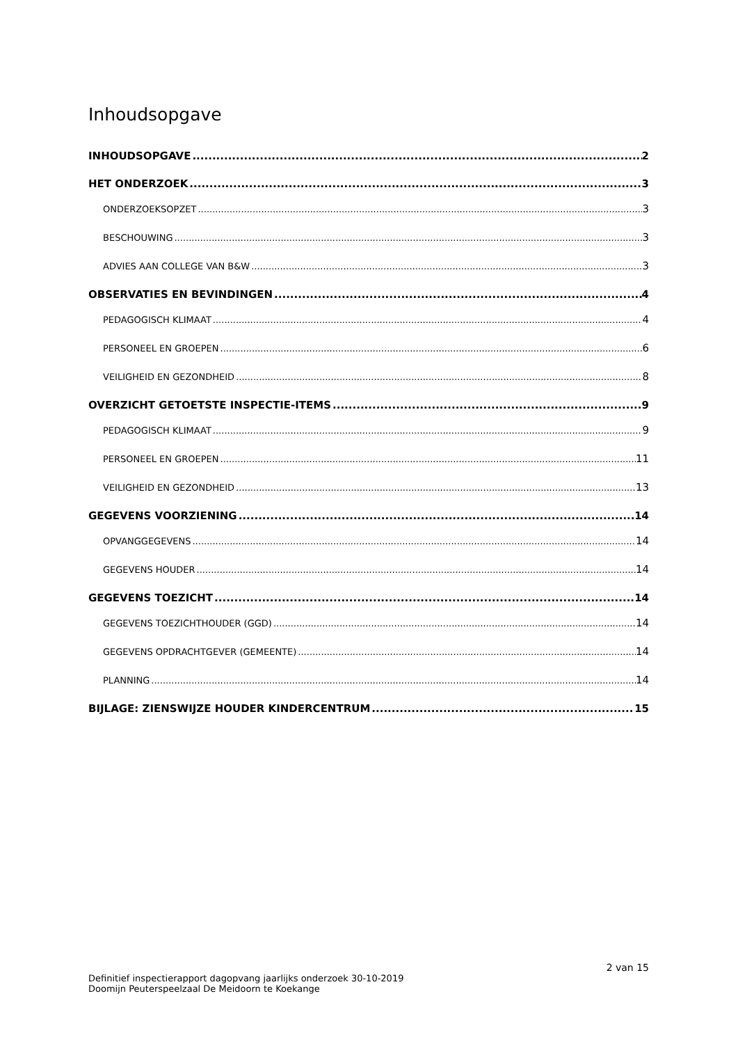Inhoudsopgave
INHOUDSOPGAVE 2
HET ONDERZOEK 3
ONDERZOEKSOPZET 3
BESCHOUWING 3
ADVIES AAN COLLEGE VAN B&W 3
OBSERVATIES EN BEVINDINGEN 4
PEDAGOGISCH KLIMAAT 4
PERSONEEL EN GROEPEN 6
VEILIGHEID EN GEZONDHEID 8
OVERZICHT GETOETSTE INSPECTIE-ITEMS 9
PEDAGOGISCH KLIMAAT 9
PERSONEEL EN GROEPEN 11
VEILIGHEID EN GEZONDHEID 13
GEGEVENS VOORZIENING 14
OPVANGGEGEVENS 14
GEGEVENS HOUDER 14
GEGEVENS TOEZICHT 14
GEGEVENS TOEZICHTHOUDER (GGD) 14
GEGEVENS OPDRACHTGEVER (GEMEENTE) 14
PLANNING 14
BIJLAGE: ZIENSWIJZE HOUDER KINDERCENTRUM 15
2 van 15
Definitief inspectierapport dagopvang jaarlijks onderzoek 30-10-2019
Doomijn Peuterspeelzaal De Meidoorn te Koekange